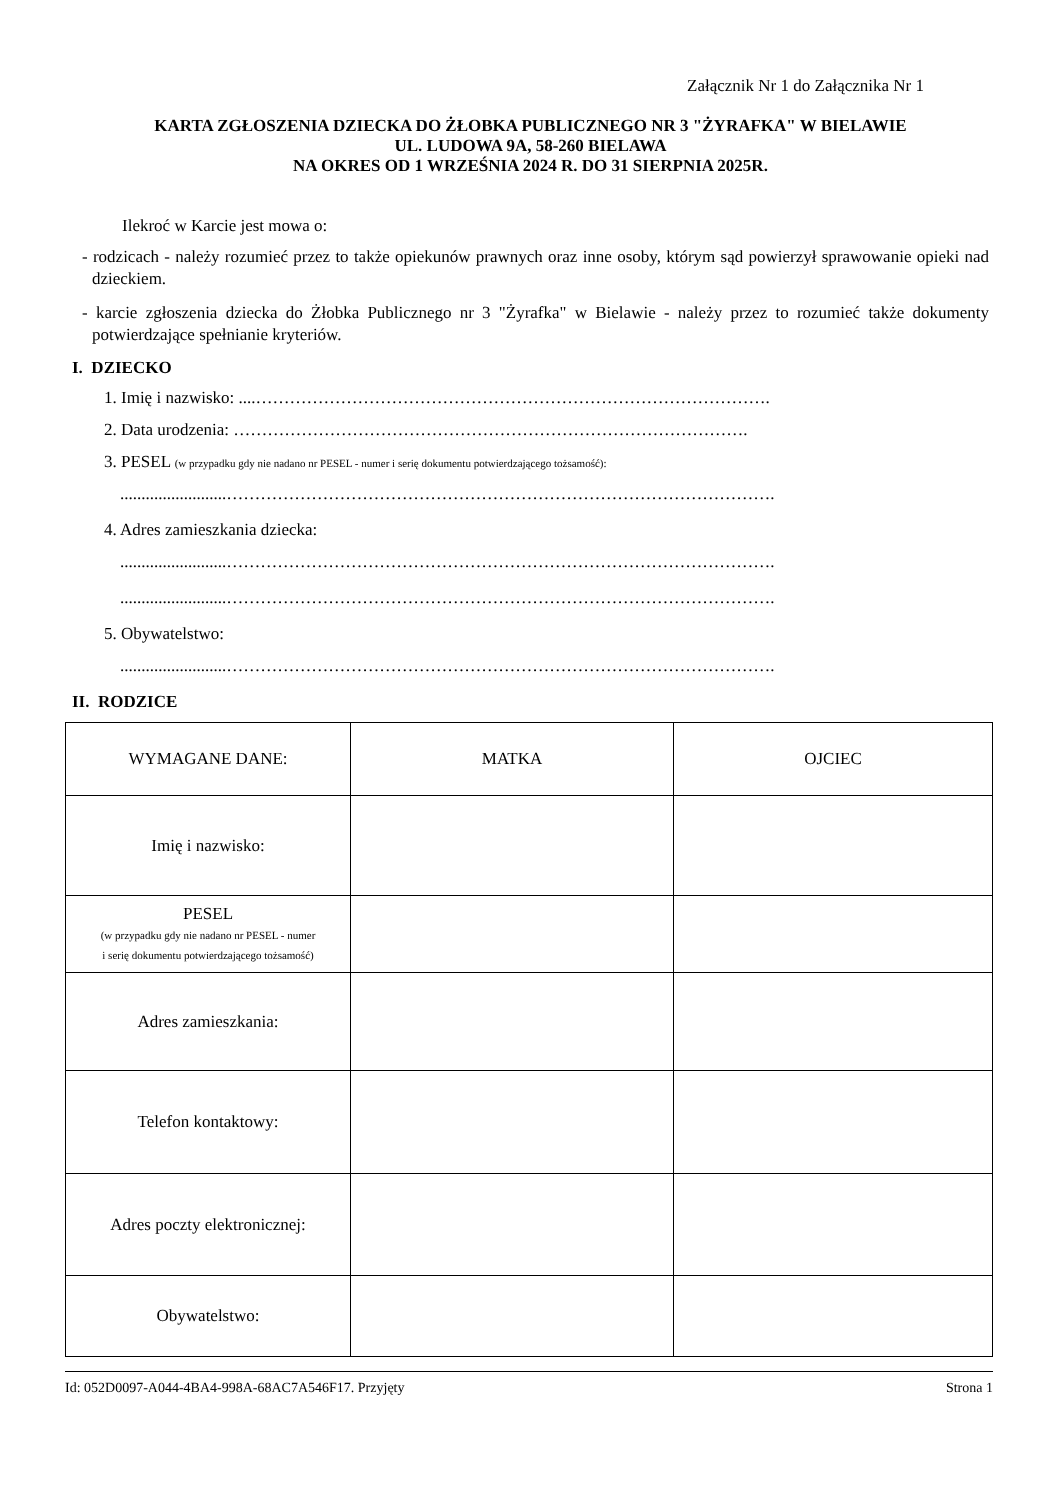Załącznik Nr 1 do Załącznika Nr 1
KARTA ZGŁOSZENIA DZIECKA DO ŻŁOBKA PUBLICZNEGO NR 3 "ŻYRAFKA" W BIELAWIE
UL. LUDOWA 9A, 58-260 BIELAWA
NA OKRES OD 1 WRZEŚNIA 2024 R. DO 31 SIERPNIA 2025R.
Ilekroć w Karcie jest mowa o:
- rodzicach - należy rozumieć przez to także opiekunów prawnych oraz inne osoby, którym sąd powierzył sprawowanie opieki nad dzieckiem.
- karcie zgłoszenia dziecka do Żłobka Publicznego nr 3 "Żyrafka" w Bielawie - należy przez to rozumieć także dokumenty potwierdzające spełnianie kryteriów.
I. DZIECKO
1. Imię i nazwisko: ....……………………………………………………………………………….
2. Data urodzenia: ……………………………………………………………………………….
3. PESEL (w przypadku gdy nie nadano nr PESEL - numer i serię dokumentu potwierdzającego tożsamość):
.........................…………………………………………………………………………………….
4. Adres zamieszkania dziecka:
.........................…………………………………………………………………………………….
.........................…………………………………………………………………………………….
5. Obywatelstwo:
.........................…………………………………………………………………………………….
II. RODZICE
| WYMAGANE DANE: | MATKA | OJCIEC |
| Imię i nazwisko: | | |
| PESEL (w przypadku gdy nie nadano nr PESEL - numer i serię dokumentu potwierdzającego tożsamość) | | |
| Adres zamieszkania: | | |
| Telefon kontaktowy: | | |
| Adres poczty elektronicznej: | | |
| Obywatelstwo: | | |
Id: 052D0097-A044-4BA4-998A-68AC7A546F17. Przyjęty Strona 1